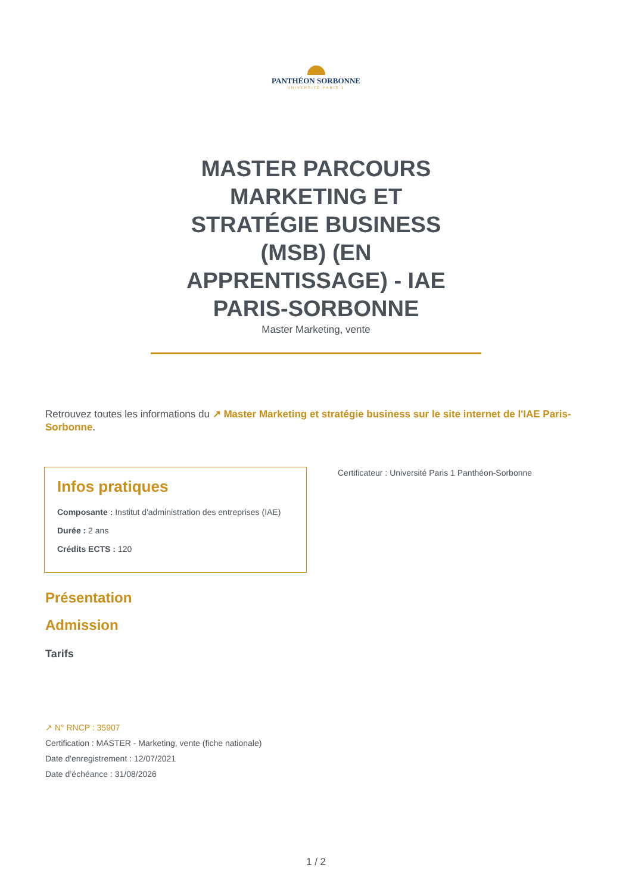PANTHÉON SORBONNE
UNIVERSITÉ PARIS 1
MASTER PARCOURS MARKETING ET STRATÉGIE BUSINESS (MSB) (EN APPRENTISSAGE) - IAE PARIS-SORBONNE
Master Marketing, vente
Retrouvez toutes les informations du ↗ Master Marketing et stratégie business sur le site internet de l'IAE Paris-Sorbonne.
Infos pratiques
Composante : Institut d'administration des entreprises (IAE)
Durée : 2 ans
Crédits ECTS : 120
Certificateur : Université Paris 1 Panthéon-Sorbonne
Présentation
Admission
Tarifs
↗ N° RNCP : 35907
Certification : MASTER - Marketing, vente (fiche nationale)
Date d'enregistrement : 12/07/2021
Date d’échéance : 31/08/2026
1 / 2